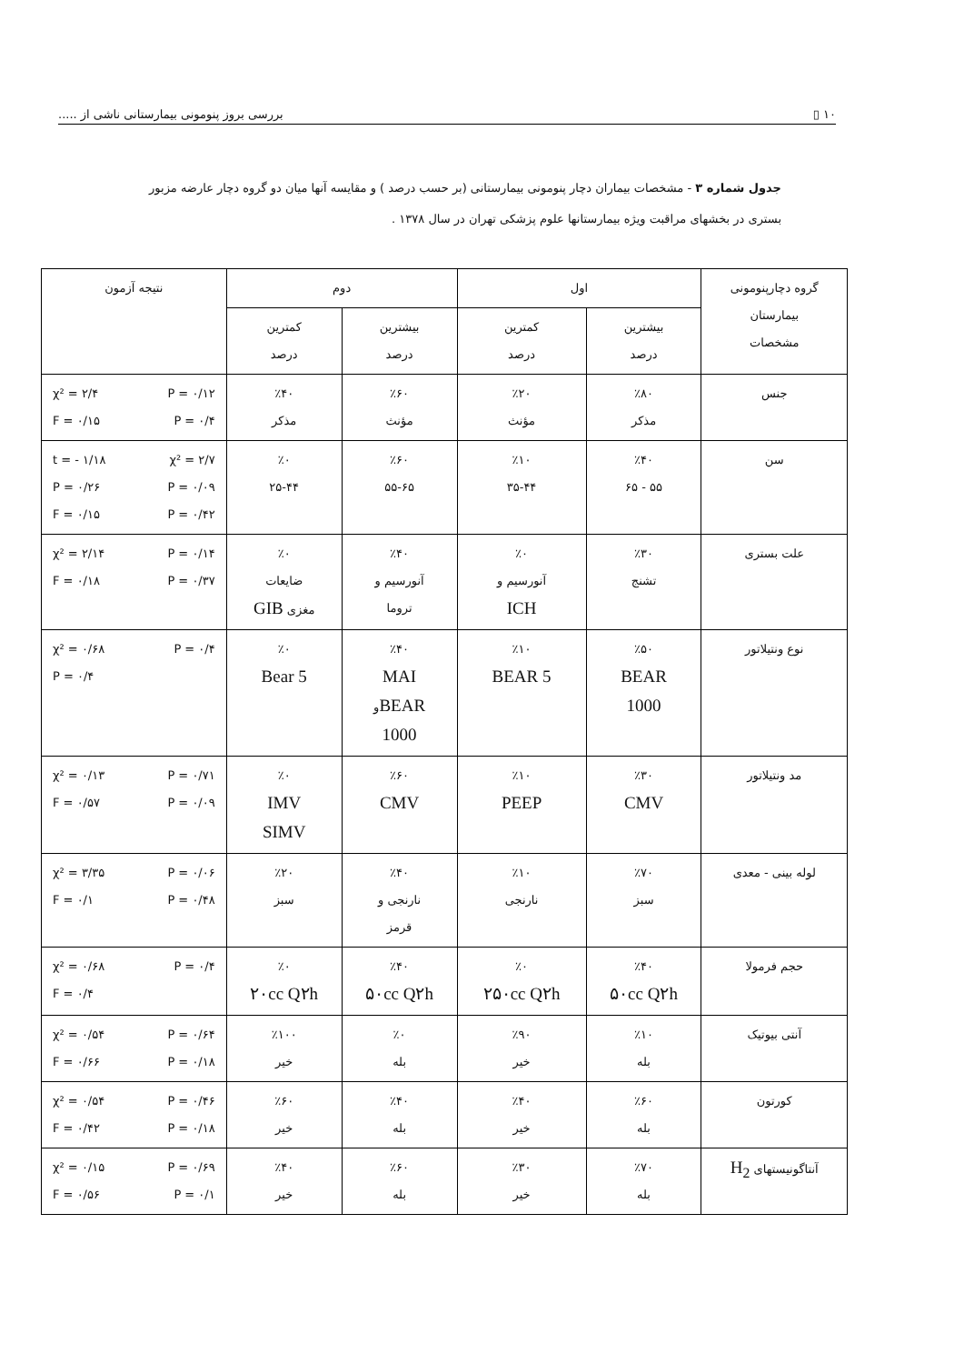١٠ ▯ بررسی بروز پنومونی بیمارستانی ناشی از .....
جدول شماره ۳ - مشخصات بیماران دچار پنومونی بیمارستانی (بر حسب درصد ) و مقایسه آنها میان دو گروه دچار عارضه مزبور بستری در بخشهای مراقبت ویژه بیمارستانها علوم پزشکی تهران در سال ۱۳۷۸ .
| گروه دچارپنومونی بیمارستان مشخصات | اول | | دوم | | نتیجه آزمون |
| --- | --- | --- | --- | --- | --- |
| | بیشترین درصد | کمترین درصد | بیشترین درصد | کمترین درصد | |
| جنس | ٪۸۰ مذکر | ٪۲۰ مؤنث | ٪۶۰ مؤنث | ٪۴۰ مذکر | χ² = ۲/۴ P = ۰/۱۲ F = ۰/۱۵ P = ۰/۴ |
| سن | ٪۴۰ ۵۵ - ۶۵ | ٪۱۰ ۳۵-۴۴ | ٪۶۰ ۵۵-۶۵ | ٪۰ ۲۵-۴۴ | t = - ۱/۱۸ χ² = ۲/۷ P = ۰/۲۶ P = ۰/۰۹ F = ۰/۱۵ P = ۰/۴۲ |
| علت بستری | ٪۳۰ تشنج | ٪۰ آنورسیم و ICH | ٪۴۰ آنورسیم و تروما | ٪۰ ضایعات مغزی GIB | χ² = ۲/۱۴ P = ۰/۱۴ F = ۰/۱۸ P = ۰/۳۷ |
| نوع ونتیلاتور | ٪۵۰ BEAR 1000 | ٪۱۰ BEAR 5 | ٪۴۰ MAI BEAR و 1000 | ٪۰ Bear 5 | χ² = ۰/۶۸ P = ۰/۴ P = ۰/۴ |
| مد ونتیلاتور | ٪۳۰ CMV | ٪۱۰ PEEP | ٪۶۰ CMV | ٪۰ IMV SIMV | χ² = ۰/۱۳ P = ۰/۷۱ F = ۰/۵۷ P = ۰/۰۹ |
| لوله بینی - معدی | ٪۷۰ سبز | ٪۱۰ نارنجی | ٪۴۰ نارنجی و قرمز | ٪۲۰ سبز | χ² = ۳/۳۵ P = ۰/۰۶ F = ۰/۱ P = ۰/۴۸ |
| حجم فرمولا | ٪۴۰ ۵۰cc Q۲h | ٪۰ ۲۵۰cc Q۲h | ٪۴۰ ۵۰cc Q۲h | ٪۰ ۲۰cc Q۲h | χ² = ۰/۶۸ P = ۰/۴ F = ۰/۴ |
| آنتی بیوتیک | ٪۱۰ بله | ٪۹۰ خیر | ٪۰ بله | ٪۱۰۰ خیر | χ² = ۰/۵۴ P = ۰/۶۴ F = ۰/۶۶ P = ۰/۱۸ |
| کورتون | ٪۶۰ بله | ٪۴۰ خیر | ٪۴۰ بله | ٪۶۰ خیر | χ² = ۰/۵۴ P = ۰/۴۶ F = ۰/۴۲ P = ۰/۱۸ |
| آنتاگونیستهای H<sub>2</sub> | ٪۷۰ بله | ٪۳۰ خیر | ٪۶۰ بله | ٪۴۰ خیر | χ² = ۰/۱۵ P = ۰/۶۹ F = ۰/۵۶ P = ۰/۱ |